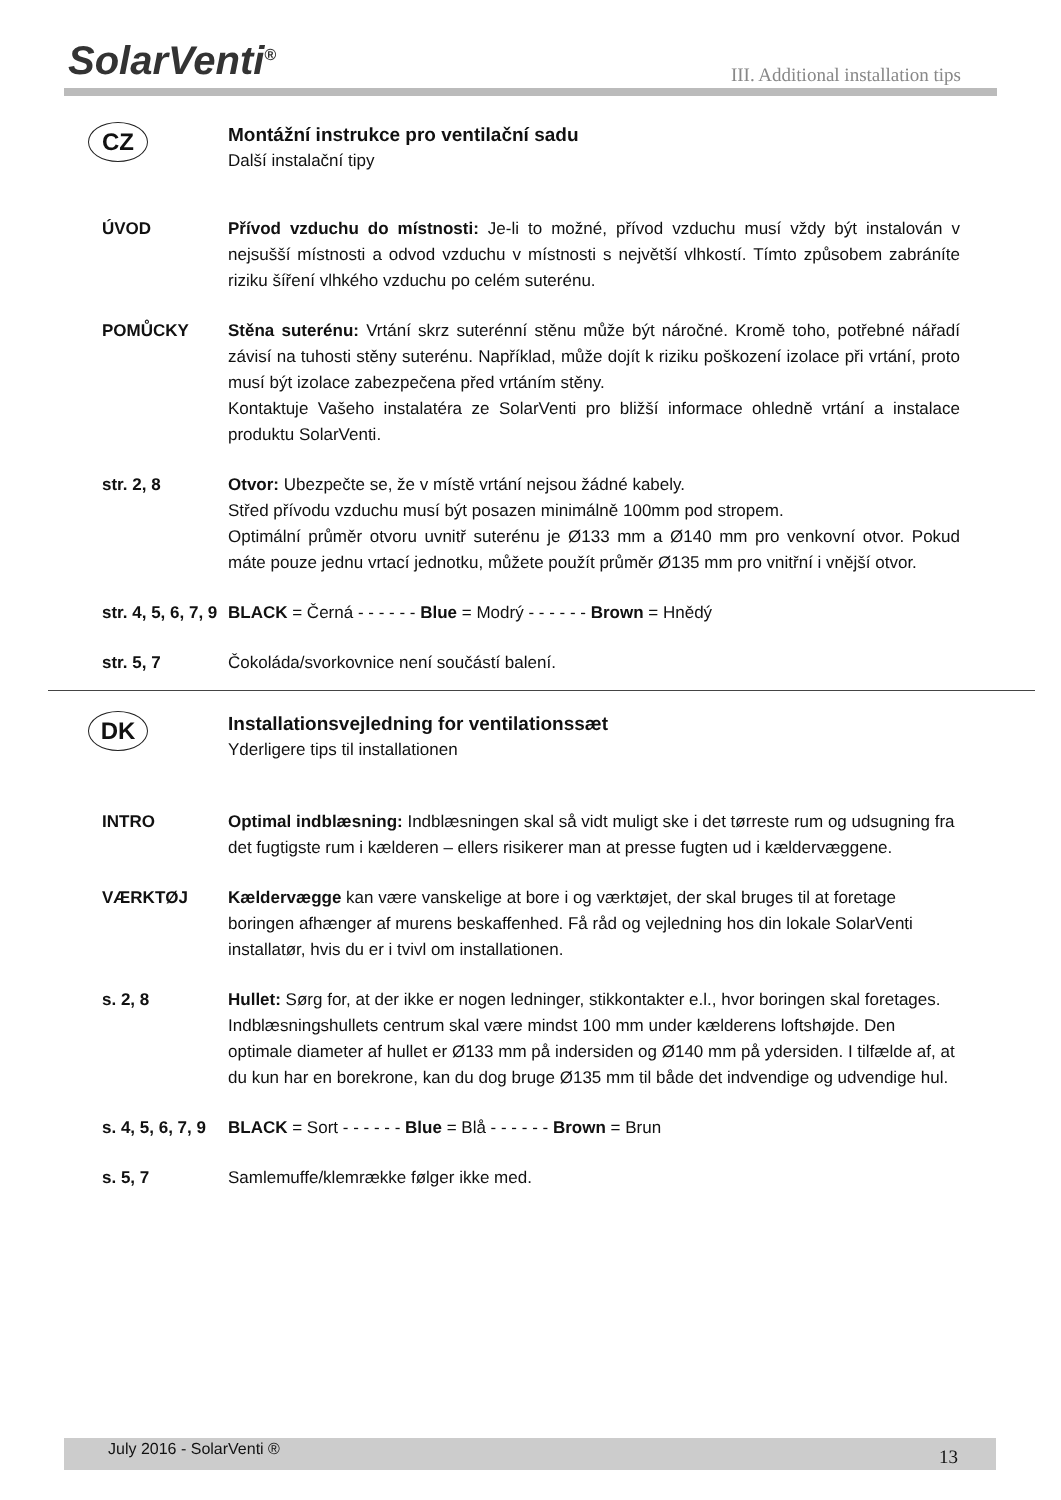SolarVenti<sup>®</sup>
III. Additional installation tips
CZ
Montážní instrukce pro ventilační sadu
Další instalační tipy
ÚVOD Přívod vzduchu do místnosti: Je-li to možné, přívod vzduchu musí vždy být instalován v nejsušší místnosti a odvod vzduchu v místnosti s největší vlhkostí. Tímto způsobem zabráníte riziku šíření vlhkého vzduchu po celém suterénu.
POMŮCKY Stěna suterénu: Vrtání skrz suterénní stěnu může být náročné. Kromě toho, potřebné nářadí závisí na tuhosti stěny suterénu. Například, může dojít k riziku poškození izolace při vrtání, proto musí být izolace zabezpečena před vrtáním stěny.
Kontaktuje Vašeho instalatéra ze SolarVenti pro bližší informace ohledně vrtání a instalace produktu SolarVenti.
str. 2, 8 Otvor: Ubezpečte se, že v místě vrtání nejsou žádné kabely.
Střed přívodu vzduchu musí být posazen minimálně 100mm pod stropem.
Optimální průměr otvoru uvnitř suterénu je Ø133 mm a Ø140 mm pro venkovní otvor. Pokud máte pouze jednu vrtací jednotku, můžete použít průměr Ø135 mm pro vnitřní i vnější otvor.
str. 4, 5, 6, 7, 9
BLACK = Černá - - - - - - Blue = Modrý - - - - - - Brown = Hnědý
str. 5, 7 Čokoláda/svorkovnice není součástí balení.
DK
Installationsvejledning for ventilationssæt
Yderligere tips til installationen
INTRO Optimal indblæsning: Indblæsningen skal så vidt muligt ske i det tørreste rum og udsugning fra det fugtigste rum i kælderen – ellers risikerer man at presse fugten ud i kældervæggene.
VÆRKTØJ Kældervægge kan være vanskelige at bore i og værktøjet, der skal bruges til at foretage boringen afhænger af murens beskaffenhed. Få råd og vejledning hos din lokale SolarVenti installatør, hvis du er i tvivl om installationen.
s. 2, 8 Hullet: Sørg for, at der ikke er nogen ledninger, stikkontakter e.l., hvor boringen skal foretages.
Indblæsningshullets centrum skal være mindst 100 mm under kælderens loftshøjde. Den optimale diameter af hullet er Ø133 mm på indersiden og Ø140 mm på ydersiden. I tilfælde af, at du kun har en borekrone, kan du dog bruge Ø135 mm til både det indvendige og udvendige hul.
s. 4, 5, 6, 7, 9
BLACK = Sort - - - - - - Blue = Blå - - - - - - Brown = Brun
s. 5, 7 Samlemuffe/klemrække følger ikke med.
July 2016 - SolarVenti ® 13